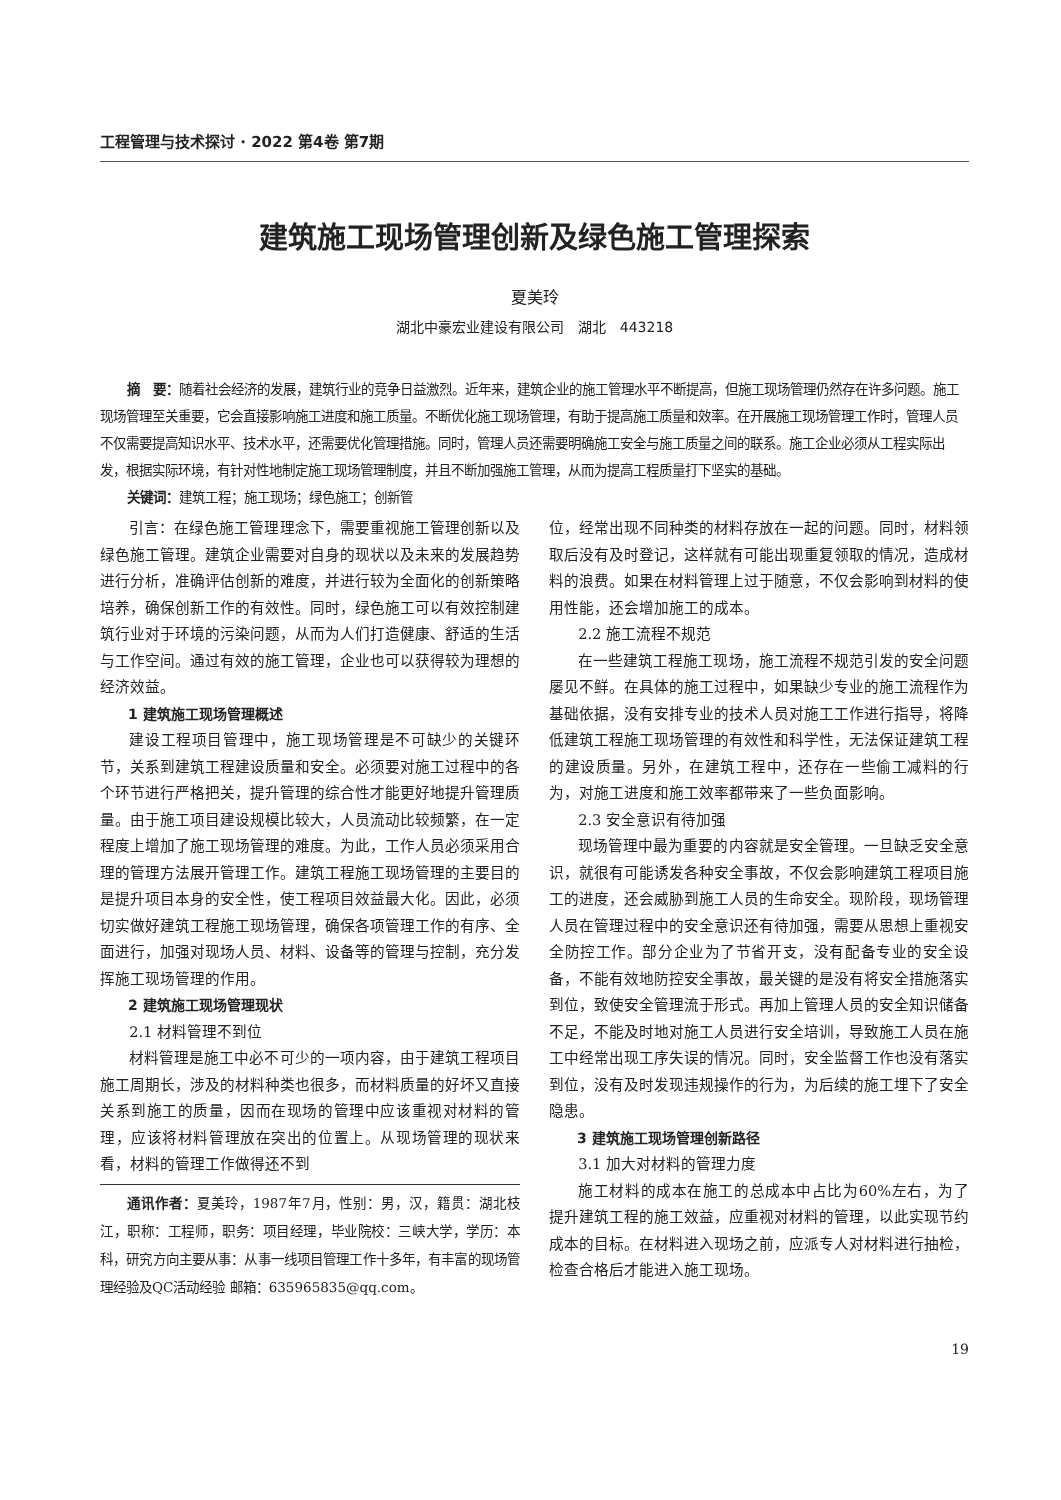工程管理与技术探讨 · 2022 第4卷 第7期
建筑施工现场管理创新及绿色施工管理探索
夏美玲
湖北中豪宏业建设有限公司　湖北　443218
摘　要：随着社会经济的发展，建筑行业的竞争日益激烈。近年来，建筑企业的施工管理水平不断提高，但施工现场管理仍然存在许多问题。施工现场管理至关重要，它会直接影响施工进度和施工质量。不断优化施工现场管理，有助于提高施工质量和效率。在开展施工现场管理工作时，管理人员不仅需要提高知识水平、技术水平，还需要优化管理措施。同时，管理人员还需要明确施工安全与施工质量之间的联系。施工企业必须从工程实际出发，根据实际环境，有针对性地制定施工现场管理制度，并且不断加强施工管理，从而为提高工程质量打下坚实的基础。
关键词：建筑工程；施工现场；绿色施工；创新管
引言：在绿色施工管理理念下，需要重视施工管理创新以及绿色施工管理。建筑企业需要对自身的现状以及未来的发展趋势进行分析，准确评估创新的难度，并进行较为全面化的创新策略培养，确保创新工作的有效性。同时，绿色施工可以有效控制建筑行业对于环境的污染问题，从而为人们打造健康、舒适的生活与工作空间。通过有效的施工管理，企业也可以获得较为理想的经济效益。
1 建筑施工现场管理概述
建设工程项目管理中，施工现场管理是不可缺少的关键环节，关系到建筑工程建设质量和安全。必须要对施工过程中的各个环节进行严格把关，提升管理的综合性才能更好地提升管理质量。由于施工项目建设规模比较大，人员流动比较频繁，在一定程度上增加了施工现场管理的难度。为此，工作人员必须采用合理的管理方法展开管理工作。建筑工程施工现场管理的主要目的是提升项目本身的安全性，使工程项目效益最大化。因此，必须切实做好建筑工程施工现场管理，确保各项管理工作的有序、全面进行，加强对现场人员、材料、设备等的管理与控制，充分发挥施工现场管理的作用。
2 建筑施工现场管理现状
2.1 材料管理不到位
材料管理是施工中必不可少的一项内容，由于建筑工程项目施工周期长，涉及的材料种类也很多，而材料质量的好坏又直接关系到施工的质量，因而在现场的管理中应该重视对材料的管理，应该将材料管理放在突出的位置上。从现场管理的现状来看，材料的管理工作做得还不到
通讯作者：夏美玲，1987年7月，性别：男，汉，籍贯：湖北枝江，职称：工程师，职务：项目经理，毕业院校：三峡大学，学历：本科，研究方向主要从事：从事一线项目管理工作十多年，有丰富的现场管理经验及QC活动经验 邮箱：635965835@qq.com。
位，经常出现不同种类的材料存放在一起的问题。同时，材料领取后没有及时登记，这样就有可能出现重复领取的情况，造成材料的浪费。如果在材料管理上过于随意，不仅会影响到材料的使用性能，还会增加施工的成本。
2.2 施工流程不规范
在一些建筑工程施工现场，施工流程不规范引发的安全问题屡见不鲜。在具体的施工过程中，如果缺少专业的施工流程作为基础依据，没有安排专业的技术人员对施工工作进行指导，将降低建筑工程施工现场管理的有效性和科学性，无法保证建筑工程的建设质量。另外，在建筑工程中，还存在一些偷工减料的行为，对施工进度和施工效率都带来了一些负面影响。
2.3 安全意识有待加强
现场管理中最为重要的内容就是安全管理。一旦缺乏安全意识，就很有可能诱发各种安全事故，不仅会影响建筑工程项目施工的进度，还会威胁到施工人员的生命安全。现阶段，现场管理人员在管理过程中的安全意识还有待加强，需要从思想上重视安全防控工作。部分企业为了节省开支，没有配备专业的安全设备，不能有效地防控安全事故，最关键的是没有将安全措施落实到位，致使安全管理流于形式。再加上管理人员的安全知识储备不足，不能及时地对施工人员进行安全培训，导致施工人员在施工中经常出现工序失误的情况。同时，安全监督工作也没有落实到位，没有及时发现违规操作的行为，为后续的施工埋下了安全隐患。
3 建筑施工现场管理创新路径
3.1 加大对材料的管理力度
施工材料的成本在施工的总成本中占比为60%左右，为了提升建筑工程的施工效益，应重视对材料的管理，以此实现节约成本的目标。在材料进入现场之前，应派专人对材料进行抽检，检查合格后才能进入施工现场。
19